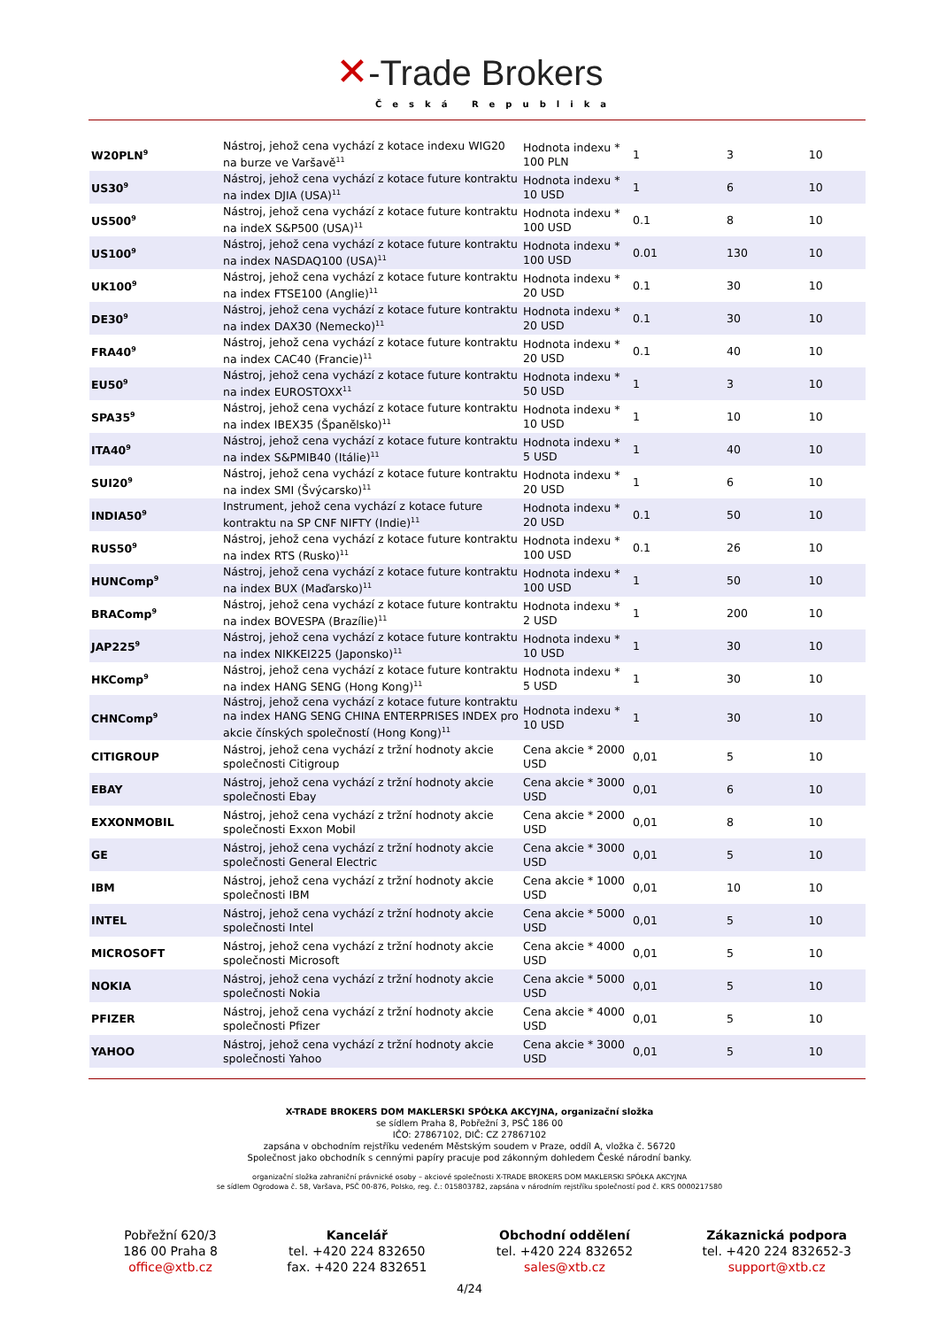✕-Trade Brokers
Česká Republika
| W20PLN<sup>9</sup> | Nástroj, jehož cena vychází z kotace indexu WIG20 na burze ve Varšavě<sup>11</sup> | Hodnota indexu * 100 PLN | 1 | 3 | 10 |
| US30<sup>9</sup> | Nástroj, jehož cena vychází z kotace future kontraktu na index DJIA (USA)<sup>11</sup> | Hodnota indexu * 10 USD | 1 | 6 | 10 |
| US500<sup>9</sup> | Nástroj, jehož cena vychází z kotace future kontraktu na indeX S&P500 (USA)<sup>11</sup> | Hodnota indexu * 100 USD | 0.1 | 8 | 10 |
| US100<sup>9</sup> | Nástroj, jehož cena vychází z kotace future kontraktu na index NASDAQ100 (USA)<sup>11</sup> | Hodnota indexu * 100 USD | 0.01 | 130 | 10 |
| UK100<sup>9</sup> | Nástroj, jehož cena vychází z kotace future kontraktu na index FTSE100 (Anglie)<sup>11</sup> | Hodnota indexu * 20 USD | 0.1 | 30 | 10 |
| DE30<sup>9</sup> | Nástroj, jehož cena vychází z kotace future kontraktu na index DAX30 (Nemecko)<sup>11</sup> | Hodnota indexu * 20 USD | 0.1 | 30 | 10 |
| FRA40<sup>9</sup> | Nástroj, jehož cena vychází z kotace future kontraktu na index CAC40 (Francie)<sup>11</sup> | Hodnota indexu * 20 USD | 0.1 | 40 | 10 |
| EU50<sup>9</sup> | Nástroj, jehož cena vychází z kotace future kontraktu na index EUROSTOXX<sup>11</sup> | Hodnota indexu * 50 USD | 1 | 3 | 10 |
| SPA35<sup>9</sup> | Nástroj, jehož cena vychází z kotace future kontraktu na index IBEX35 (Španělsko)<sup>11</sup> | Hodnota indexu * 10 USD | 1 | 10 | 10 |
| ITA40<sup>9</sup> | Nástroj, jehož cena vychází z kotace future kontraktu na index S&PMIB40 (Itálie)<sup>11</sup> | Hodnota indexu * 5 USD | 1 | 40 | 10 |
| SUI20<sup>9</sup> | Nástroj, jehož cena vychází z kotace future kontraktu na index SMI (Švýcarsko)<sup>11</sup> | Hodnota indexu * 20 USD | 1 | 6 | 10 |
| INDIA50<sup>9</sup> | Instrument, jehož cena vychází z kotace future kontraktu na SP CNF NIFTY (Indie)<sup>11</sup> | Hodnota indexu * 20 USD | 0.1 | 50 | 10 |
| RUS50<sup>9</sup> | Nástroj, jehož cena vychází z kotace future kontraktu na index RTS (Rusko)<sup>11</sup> | Hodnota indexu * 100 USD | 0.1 | 26 | 10 |
| HUNComp<sup>9</sup> | Nástroj, jehož cena vychází z kotace future kontraktu na index BUX (Maďarsko)<sup>11</sup> | Hodnota indexu * 100 USD | 1 | 50 | 10 |
| BRAComp<sup>9</sup> | Nástroj, jehož cena vychází z kotace future kontraktu na index BOVESPA (Brazílie)<sup>11</sup> | Hodnota indexu * 2 USD | 1 | 200 | 10 |
| JAP225<sup>9</sup> | Nástroj, jehož cena vychází z kotace future kontraktu na index NIKKEI225 (Japonsko)<sup>11</sup> | Hodnota indexu * 10 USD | 1 | 30 | 10 |
| HKComp<sup>9</sup> | Nástroj, jehož cena vychází z kotace future kontraktu na index HANG SENG (Hong Kong)<sup>11</sup> | Hodnota indexu * 5 USD | 1 | 30 | 10 |
| CHNComp<sup>9</sup> | Nástroj, jehož cena vychází z kotace future kontraktu na index HANG SENG CHINA ENTERPRISES INDEX pro akcie čínských společností (Hong Kong)<sup>11</sup> | Hodnota indexu * 10 USD | 1 | 30 | 10 |
| CITIGROUP | Nástroj, jehož cena vychází z tržní hodnoty akcie společnosti Citigroup | Cena akcie * 2000 USD | 0,01 | 5 | 10 |
| EBAY | Nástroj, jehož cena vychází z tržní hodnoty akcie společnosti Ebay | Cena akcie * 3000 USD | 0,01 | 6 | 10 |
| EXXONMOBIL | Nástroj, jehož cena vychází z tržní hodnoty akcie společnosti Exxon Mobil | Cena akcie * 2000 USD | 0,01 | 8 | 10 |
| GE | Nástroj, jehož cena vychází z tržní hodnoty akcie společnosti General Electric | Cena akcie * 3000 USD | 0,01 | 5 | 10 |
| IBM | Nástroj, jehož cena vychází z tržní hodnoty akcie společnosti IBM | Cena akcie * 1000 USD | 0,01 | 10 | 10 |
| INTEL | Nástroj, jehož cena vychází z tržní hodnoty akcie společnosti Intel | Cena akcie * 5000 USD | 0,01 | 5 | 10 |
| MICROSOFT | Nástroj, jehož cena vychází z tržní hodnoty akcie společnosti Microsoft | Cena akcie * 4000 USD | 0,01 | 5 | 10 |
| NOKIA | Nástroj, jehož cena vychází z tržní hodnoty akcie společnosti Nokia | Cena akcie * 5000 USD | 0,01 | 5 | 10 |
| PFIZER | Nástroj, jehož cena vychází z tržní hodnoty akcie společnosti Pfizer | Cena akcie * 4000 USD | 0,01 | 5 | 10 |
| YAHOO | Nástroj, jehož cena vychází z tržní hodnoty akcie společnosti Yahoo | Cena akcie * 3000 USD | 0,01 | 5 | 10 |
X-TRADE BROKERS DOM MAKLERSKI SPÓŁKA AKCYJNA, organizační složka
se sídlem Praha 8, Pobřežní 3, PSČ 186 00
IČO: 27867102, DIČ: CZ 27867102
zapsána v obchodním rejstříku vedeném Městským soudem v Praze, oddíl A, vložka č. 56720
Společnost jako obchodník s cennými papíry pracuje pod zákonným dohledem České národní banky.
organizační složka zahraniční právnické osoby – akciové společnosti X-TRADE BROKERS DOM MAKLERSKI SPÓŁKA AKCYJNA
se sídlem Ogrodowa č. 58, Varšava, PSČ 00-876, Polsko, reg. č.: 015803782, zapsána v národním rejstříku společností pod č. KRS 0000217580
Pobřežní 620/3
186 00 Praha 8
office@xtb.cz
Kancelář
tel. +420 224 832650
fax. +420 224 832651
Obchodní oddělení
tel. +420 224 832652
sales@xtb.cz
Zákaznická podpora
tel. +420 224 832652-3
support@xtb.cz
4/24